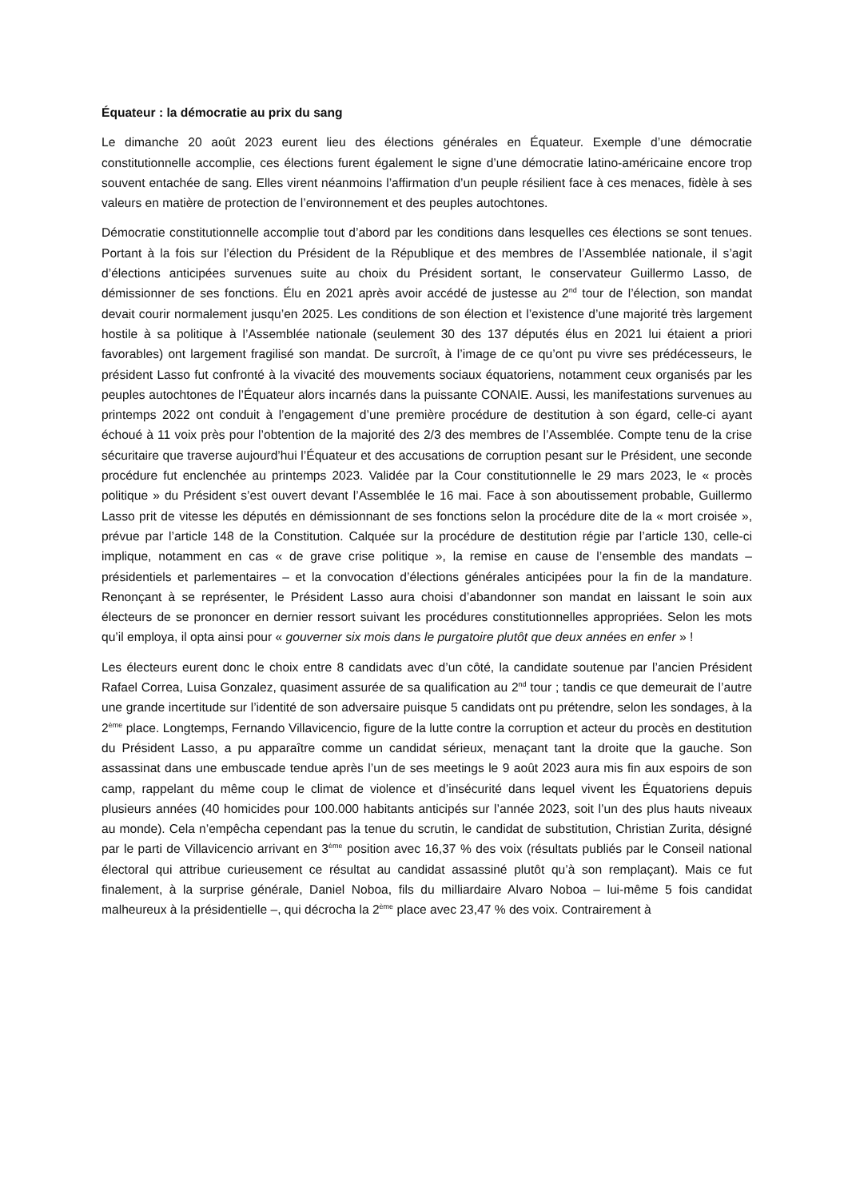Équateur : la démocratie au prix du sang
Le dimanche 20 août 2023 eurent lieu des élections générales en Équateur. Exemple d’une démocratie constitutionnelle accomplie, ces élections furent également le signe d’une démocratie latino-américaine encore trop souvent entachée de sang. Elles virent néanmoins l’affirmation d’un peuple résilient face à ces menaces, fidèle à ses valeurs en matière de protection de l’environnement et des peuples autochtones.
Démocratie constitutionnelle accomplie tout d’abord par les conditions dans lesquelles ces élections se sont tenues. Portant à la fois sur l’élection du Président de la République et des membres de l’Assemblée nationale, il s’agit d’élections anticipées survenues suite au choix du Président sortant, le conservateur Guillermo Lasso, de démissionner de ses fonctions. Élu en 2021 après avoir accédé de justesse au 2<sup>nd</sup> tour de l’élection, son mandat devait courir normalement jusqu’en 2025. Les conditions de son élection et l’existence d’une majorité très largement hostile à sa politique à l’Assemblée nationale (seulement 30 des 137 députés élus en 2021 lui étaient a priori favorables) ont largement fragilisé son mandat. De surcroît, à l’image de ce qu’ont pu vivre ses prédécesseurs, le président Lasso fut confronté à la vivacité des mouvements sociaux équatoriens, notamment ceux organisés par les peuples autochtones de l’Équateur alors incarnés dans la puissante CONAIE. Aussi, les manifestations survenues au printemps 2022 ont conduit à l’engagement d’une première procédure de destitution à son égard, celle-ci ayant échoué à 11 voix près pour l’obtention de la majorité des 2/3 des membres de l’Assemblée. Compte tenu de la crise sécuritaire que traverse aujourd’hui l’Équateur et des accusations de corruption pesant sur le Président, une seconde procédure fut enclenchée au printemps 2023. Validée par la Cour constitutionnelle le 29 mars 2023, le « procès politique » du Président s’est ouvert devant l’Assemblée le 16 mai. Face à son aboutissement probable, Guillermo Lasso prit de vitesse les députés en démissionnant de ses fonctions selon la procédure dite de la « mort croisée », prévue par l’article 148 de la Constitution. Calquée sur la procédure de destitution régie par l’article 130, celle-ci implique, notamment en cas « de grave crise politique », la remise en cause de l’ensemble des mandats – présidentiels et parlementaires – et la convocation d’élections générales anticipées pour la fin de la mandature. Renonçant à se représenter, le Président Lasso aura choisi d’abandonner son mandat en laissant le soin aux électeurs de se prononcer en dernier ressort suivant les procédures constitutionnelles appropriées. Selon les mots qu’il employa, il opta ainsi pour « gouverner six mois dans le purgatoire plutôt que deux années en enfer » !
Les électeurs eurent donc le choix entre 8 candidats avec d’un côté, la candidate soutenue par l’ancien Président Rafael Correa, Luisa Gonzalez, quasiment assurée de sa qualification au 2<sup>nd</sup> tour ; tandis ce que demeurait de l’autre une grande incertitude sur l’identité de son adversaire puisque 5 candidats ont pu prétendre, selon les sondages, à la 2<sup>ème</sup> place. Longtemps, Fernando Villavicencio, figure de la lutte contre la corruption et acteur du procès en destitution du Président Lasso, a pu apparaître comme un candidat sérieux, menaçant tant la droite que la gauche. Son assassinat dans une embuscade tendue après l’un de ses meetings le 9 août 2023 aura mis fin aux espoirs de son camp, rappelant du même coup le climat de violence et d’insécurité dans lequel vivent les Équatoriens depuis plusieurs années (40 homicides pour 100.000 habitants anticipés sur l’année 2023, soit l’un des plus hauts niveaux au monde). Cela n’empêcha cependant pas la tenue du scrutin, le candidat de substitution, Christian Zurita, désigné par le parti de Villavicencio arrivant en 3<sup>ème</sup> position avec 16,37 % des voix (résultats publiés par le Conseil national électoral qui attribue curieusement ce résultat au candidat assassiné plutôt qu’à son remplaçant). Mais ce fut finalement, à la surprise générale, Daniel Noboa, fils du milliardaire Alvaro Noboa – lui-même 5 fois candidat malheureux à la présidentielle –, qui décrocha la 2<sup>ème</sup> place avec 23,47 % des voix. Contrairement à